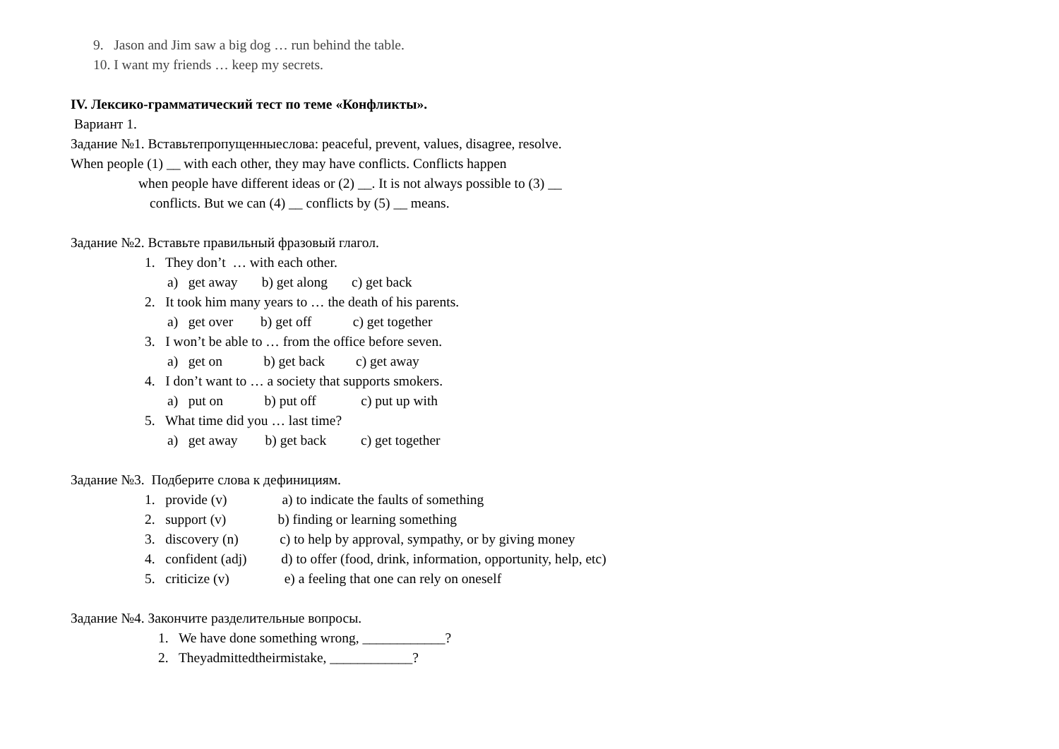9. Jason and Jim saw a big dog … run behind the table.
10. I want my friends … keep my secrets.
IV. Лексико-грамматический тест по теме «Конфликты».
Вариант 1.
Задание №1. Вставьтепропущенныеслова: peaceful, prevent, values, disagree, resolve.
When people (1) __ with each other, they may have conflicts. Conflicts happen
when people have different ideas or (2) __. It is not always possible to (3) __
conflicts. But we can (4) __ conflicts by (5) __ means.
Задание №2. Вставьте правильный фразовый глагол.
1. They don’t … with each other.
a) get away b) get along c) get back
2. It took him many years to … the death of his parents.
a) get over b) get off c) get together
3. I won’t be able to … from the office before seven.
a) get on b) get back c) get away
4. I don’t want to … a society that supports smokers.
a) put on b) put off c) put up with
5. What time did you … last time?
a) get away b) get back c) get together
Задание №3. Подберите слова к дефинициям.
1. provide (v) a) to indicate the faults of something
2. support (v) b) finding or learning something
3. discovery (n) c) to help by approval, sympathy, or by giving money
4. confident (adj) d) to offer (food, drink, information, opportunity, help, etc)
5. criticize (v) e) a feeling that one can rely on oneself
Задание №4. Закончите разделительные вопросы.
1. We have done something wrong, ____________?
2. Theyadmittedtheirmistake, ____________?